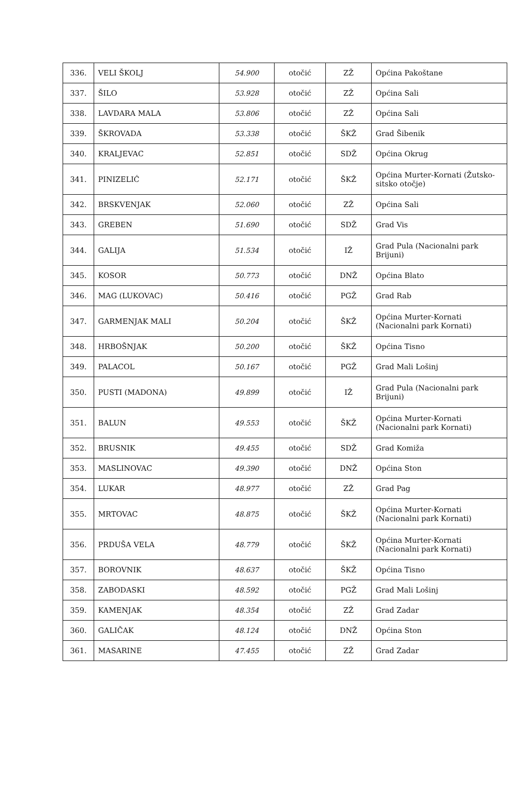| 336. | VELI ŠKOLJ | 54.900 | otočić | ZŽ | Općina Pakoštane |
| 337. | ŠILO | 53.928 | otočić | ZŽ | Općina Sali |
| 338. | LAVDARA MALA | 53.806 | otočić | ZŽ | Općina Sali |
| 339. | ŠKROVADA | 53.338 | otočić | ŠKŽ | Grad Šibenik |
| 340. | KRALJEVAC | 52.851 | otočić | SDŽ | Općina Okrug |
| 341. | PINIZELIĆ | 52.171 | otočić | ŠKŽ | Općina Murter-Kornati (Žutsko-sitsko otočje) |
| 342. | BRSKVENJAK | 52.060 | otočić | ZŽ | Općina Sali |
| 343. | GREBEN | 51.690 | otočić | SDŽ | Grad Vis |
| 344. | GALIJA | 51.534 | otočić | IŽ | Grad Pula (Nacionalni park Brijuni) |
| 345. | KOSOR | 50.773 | otočić | DNŽ | Općina Blato |
| 346. | MAG (LUKOVAC) | 50.416 | otočić | PGŽ | Grad Rab |
| 347. | GARMENJAK MALI | 50.204 | otočić | ŠKŽ | Općina Murter-Kornati (Nacionalni park Kornati) |
| 348. | HRBOŠNJAK | 50.200 | otočić | ŠKŽ | Općina Tisno |
| 349. | PALACOL | 50.167 | otočić | PGŽ | Grad Mali Lošinj |
| 350. | PUSTI (MADONA) | 49.899 | otočić | IŽ | Grad Pula (Nacionalni park Brijuni) |
| 351. | BALUN | 49.553 | otočić | ŠKŽ | Općina Murter-Kornati (Nacionalni park Kornati) |
| 352. | BRUSNIK | 49.455 | otočić | SDŽ | Grad Komiža |
| 353. | MASLINOVAC | 49.390 | otočić | DNŽ | Općina Ston |
| 354. | LUKAR | 48.977 | otočić | ZŽ | Grad Pag |
| 355. | MRTOVAC | 48.875 | otočić | ŠKŽ | Općina Murter-Kornati (Nacionalni park Kornati) |
| 356. | PRDUŠA VELA | 48.779 | otočić | ŠKŽ | Općina Murter-Kornati (Nacionalni park Kornati) |
| 357. | BOROVNIK | 48.637 | otočić | ŠKŽ | Općina Tisno |
| 358. | ZABODASKI | 48.592 | otočić | PGŽ | Grad Mali Lošinj |
| 359. | KAMENJAK | 48.354 | otočić | ZŽ | Grad Zadar |
| 360. | GALIČAK | 48.124 | otočić | DNŽ | Općina Ston |
| 361. | MASARINE | 47.455 | otočić | ZŽ | Grad Zadar |